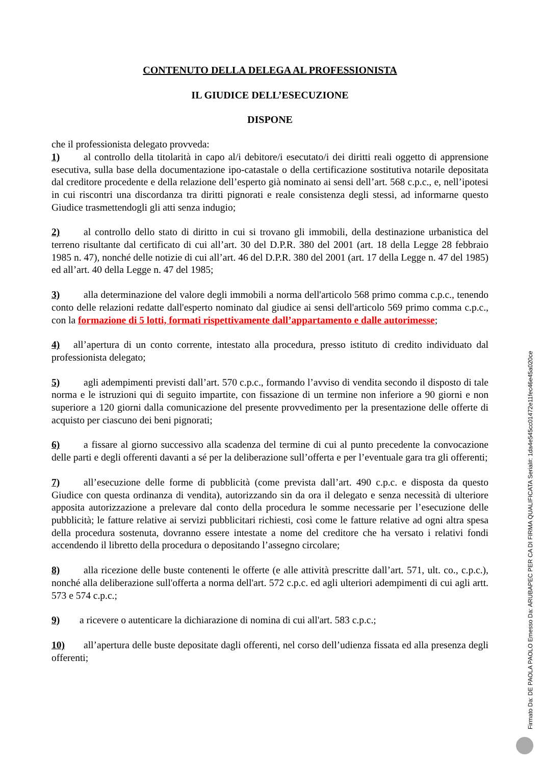CONTENUTO DELLA DELEGA AL PROFESSIONISTA
IL GIUDICE DELL’ESECUZIONE
DISPONE
che il professionista delegato provveda:
1) al controllo della titolarità in capo al/i debitore/i esecutato/i dei diritti reali oggetto di apprensione esecutiva, sulla base della documentazione ipo-catastale o della certificazione sostitutiva notarile depositata dal creditore procedente e della relazione dell’esperto già nominato ai sensi dell’art. 568 c.p.c., e, nell’ipotesi in cui riscontri una discordanza tra diritti pignorati e reale consistenza degli stessi, ad informarne questo Giudice trasmettendogli gli atti senza indugio;
2) al controllo dello stato di diritto in cui si trovano gli immobili, della destinazione urbanistica del terreno risultante dal certificato di cui all’art. 30 del D.P.R. 380 del 2001 (art. 18 della Legge 28 febbraio 1985 n. 47), nonché delle notizie di cui all’art. 46 del D.P.R. 380 del 2001 (art. 17 della Legge n. 47 del 1985) ed all’art. 40 della Legge n. 47 del 1985;
3) alla determinazione del valore degli immobili a norma dell'articolo 568 primo comma c.p.c., tenendo conto delle relazioni redatte dall'esperto nominato dal giudice ai sensi dell'articolo 569 primo comma c.p.c., con la formazione di 5 lotti, formati rispettivamente dall’appartamento e dalle autorimesse;
4) all’apertura di un conto corrente, intestato alla procedura, presso istituto di credito individuato dal professionista delegato;
5) agli adempimenti previsti dall’art. 570 c.p.c., formando l’avviso di vendita secondo il disposto di tale norma e le istruzioni qui di seguito impartite, con fissazione di un termine non inferiore a 90 giorni e non superiore a 120 giorni dalla comunicazione del presente provvedimento per la presentazione delle offerte di acquisto per ciascuno dei beni pignorati;
6) a fissare al giorno successivo alla scadenza del termine di cui al punto precedente la convocazione delle parti e degli offerenti davanti a sé per la deliberazione sull’offerta e per l’eventuale gara tra gli offerenti;
7) all’esecuzione delle forme di pubblicità (come prevista dall’art. 490 c.p.c. e disposta da questo Giudice con questa ordinanza di vendita), autorizzando sin da ora il delegato e senza necessità di ulteriore apposita autorizzazione a prelevare dal conto della procedura le somme necessarie per l’esecuzione delle pubblicità; le fatture relative ai servizi pubblicitari richiesti, così come le fatture relative ad ogni altra spesa della procedura sostenuta, dovranno essere intestate a nome del creditore che ha versato i relativi fondi accendendo il libretto della procedura o depositando l’assegno circolare;
8) alla ricezione delle buste contenenti le offerte (e alle attività prescritte dall’art. 571, ult. co., c.p.c.), nonché alla deliberazione sull'offerta a norma dell'art. 572 c.p.c. ed agli ulteriori adempimenti di cui agli artt. 573 e 574 c.p.c.;
9) a ricevere o autenticare la dichiarazione di nomina di cui all'art. 583 c.p.c.;
10) all’apertura delle buste depositate dagli offerenti, nel corso dell’udienza fissata ed alla presenza degli offerenti;
Firmato Da: DE PAOLA PAOLO Emesso Da: ARUBAPEC PER CA DI FIRMA QUALIFICATA Serial#: 1da4e545cc01472e11fec46e45a020ce